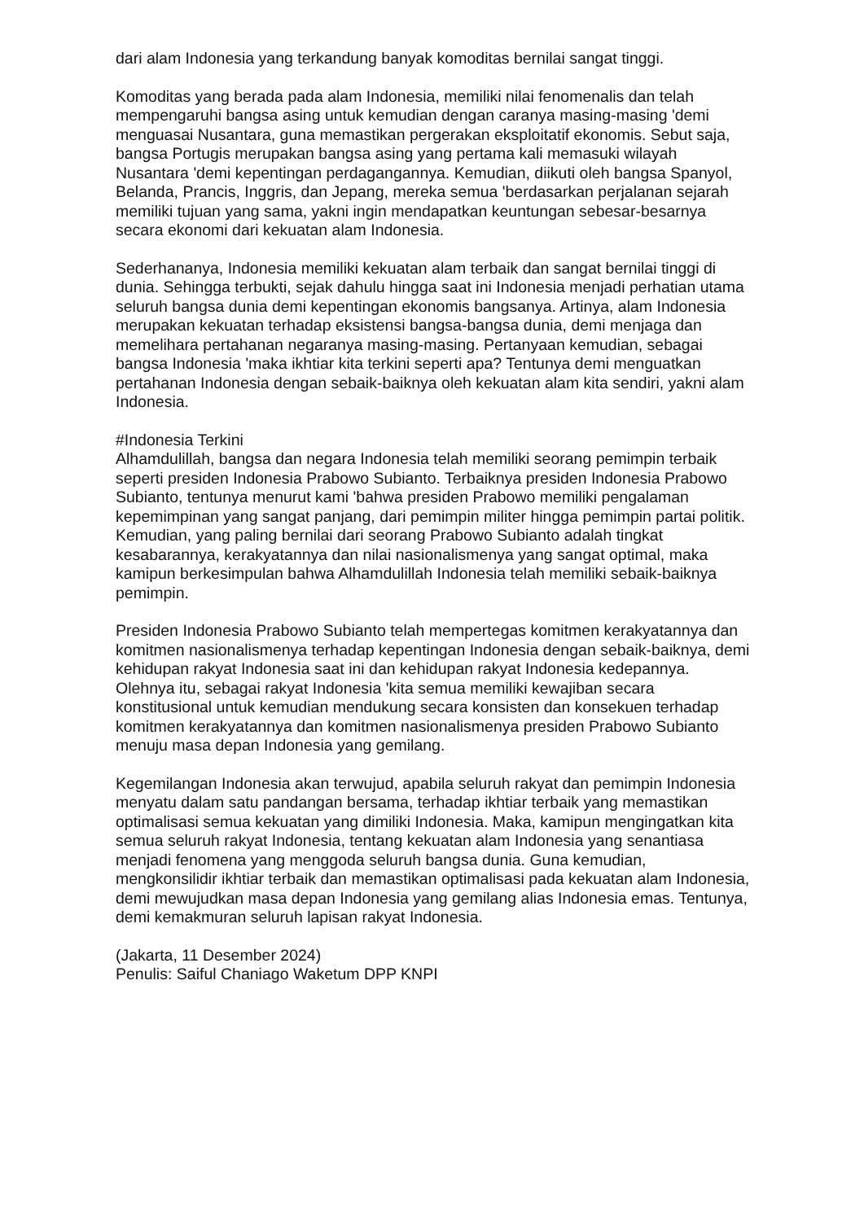dari alam Indonesia yang terkandung banyak komoditas bernilai sangat tinggi.
Komoditas yang berada pada alam Indonesia, memiliki nilai fenomenalis dan telah mempengaruhi bangsa asing untuk kemudian dengan caranya masing-masing 'demi menguasai Nusantara, guna memastikan pergerakan eksploitatif ekonomis. Sebut saja, bangsa Portugis merupakan bangsa asing yang pertama kali memasuki wilayah Nusantara 'demi kepentingan perdagangannya. Kemudian, diikuti oleh bangsa Spanyol, Belanda, Prancis, Inggris, dan Jepang, mereka semua 'berdasarkan perjalanan sejarah memiliki tujuan yang sama, yakni ingin mendapatkan keuntungan sebesar-besarnya secara ekonomi dari kekuatan alam Indonesia.
Sederhananya, Indonesia memiliki kekuatan alam terbaik dan sangat bernilai tinggi di dunia. Sehingga terbukti, sejak dahulu hingga saat ini Indonesia menjadi perhatian utama seluruh bangsa dunia demi kepentingan ekonomis bangsanya. Artinya, alam Indonesia merupakan kekuatan terhadap eksistensi bangsa-bangsa dunia, demi menjaga dan memelihara pertahanan negaranya masing-masing. Pertanyaan kemudian, sebagai bangsa Indonesia 'maka ikhtiar kita terkini seperti apa? Tentunya demi menguatkan pertahanan Indonesia dengan sebaik-baiknya oleh kekuatan alam kita sendiri, yakni alam Indonesia.
#Indonesia Terkini
Alhamdulillah, bangsa dan negara Indonesia telah memiliki seorang pemimpin terbaik seperti presiden Indonesia Prabowo Subianto. Terbaiknya presiden Indonesia Prabowo Subianto, tentunya menurut kami 'bahwa presiden Prabowo memiliki pengalaman kepemimpinan yang sangat panjang, dari pemimpin militer hingga pemimpin partai politik. Kemudian, yang paling bernilai dari seorang Prabowo Subianto adalah tingkat kesabarannya, kerakyatannya dan nilai nasionalismenya yang sangat optimal, maka kamipun berkesimpulan bahwa Alhamdulillah Indonesia telah memiliki sebaik-baiknya pemimpin.
Presiden Indonesia Prabowo Subianto telah mempertegas komitmen kerakyatannya dan komitmen nasionalismenya terhadap kepentingan Indonesia dengan sebaik-baiknya, demi kehidupan rakyat Indonesia saat ini dan kehidupan rakyat Indonesia kedepannya. Olehnya itu, sebagai rakyat Indonesia 'kita semua memiliki kewajiban secara konstitusional untuk kemudian mendukung secara konsisten dan konsekuen terhadap komitmen kerakyatannya dan komitmen nasionalismenya presiden Prabowo Subianto menuju masa depan Indonesia yang gemilang.
Kegemilangan Indonesia akan terwujud, apabila seluruh rakyat dan pemimpin Indonesia menyatu dalam satu pandangan bersama, terhadap ikhtiar terbaik yang memastikan optimalisasi semua kekuatan yang dimiliki Indonesia. Maka, kamipun mengingatkan kita semua seluruh rakyat Indonesia, tentang kekuatan alam Indonesia yang senantiasa menjadi fenomena yang menggoda seluruh bangsa dunia. Guna kemudian, mengkonsilidir ikhtiar terbaik dan memastikan optimalisasi pada kekuatan alam Indonesia, demi mewujudkan masa depan Indonesia yang gemilang alias Indonesia emas. Tentunya, demi kemakmuran seluruh lapisan rakyat Indonesia.
(Jakarta, 11 Desember 2024)
Penulis: Saiful Chaniago Waketum DPP KNPI